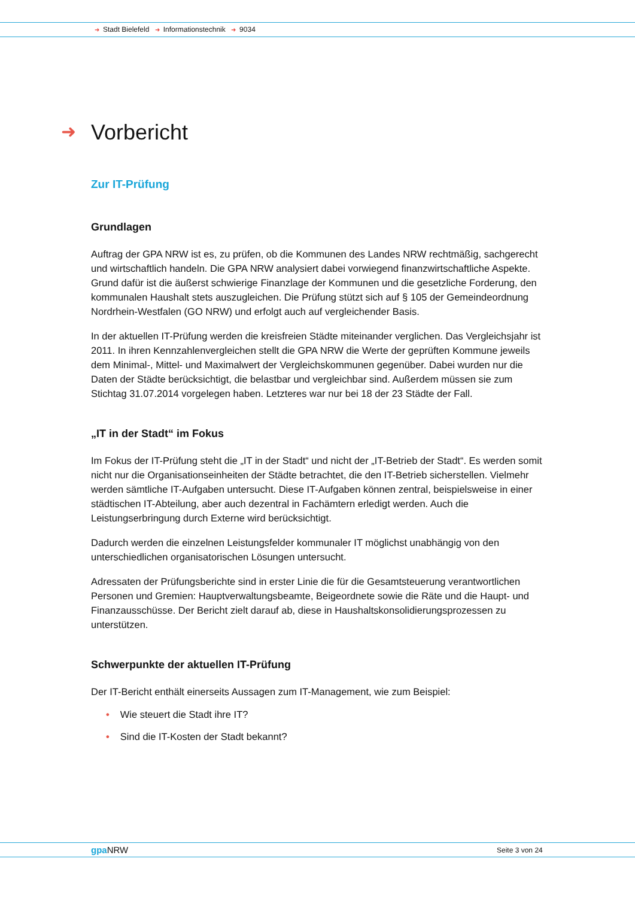➜ Stadt Bielefeld ➜ Informationstechnik ➜ 9034
➜ Vorbericht
Zur IT-Prüfung
Grundlagen
Auftrag der GPA NRW ist es, zu prüfen, ob die Kommunen des Landes NRW rechtmäßig, sachgerecht und wirtschaftlich handeln. Die GPA NRW analysiert dabei vorwiegend finanzwirtschaftliche Aspekte. Grund dafür ist die äußerst schwierige Finanzlage der Kommunen und die gesetzliche Forderung, den kommunalen Haushalt stets auszugleichen. Die Prüfung stützt sich auf § 105 der Gemeindeordnung Nordrhein-Westfalen (GO NRW) und erfolgt auch auf vergleichender Basis.
In der aktuellen IT-Prüfung werden die kreisfreien Städte miteinander verglichen. Das Vergleichsjahr ist 2011. In ihren Kennzahlenvergleichen stellt die GPA NRW die Werte der geprüften Kommune jeweils dem Minimal-, Mittel- und Maximalwert der Vergleichskommunen gegenüber. Dabei wurden nur die Daten der Städte berücksichtigt, die belastbar und vergleichbar sind. Außerdem müssen sie zum Stichtag 31.07.2014 vorgelegen haben. Letzteres war nur bei 18 der 23 Städte der Fall.
„IT in der Stadt“ im Fokus
Im Fokus der IT-Prüfung steht die „IT in der Stadt“ und nicht der „IT-Betrieb der Stadt“. Es werden somit nicht nur die Organisationseinheiten der Städte betrachtet, die den IT-Betrieb sicherstellen. Vielmehr werden sämtliche IT-Aufgaben untersucht. Diese IT-Aufgaben können zentral, beispielsweise in einer städtischen IT-Abteilung, aber auch dezentral in Fachämtern erledigt werden. Auch die Leistungserbringung durch Externe wird berücksichtigt.
Dadurch werden die einzelnen Leistungsfelder kommunaler IT möglichst unabhängig von den unterschiedlichen organisatorischen Lösungen untersucht.
Adressaten der Prüfungsberichte sind in erster Linie die für die Gesamtsteuerung verantwortlichen Personen und Gremien: Hauptverwaltungsbeamte, Beigeordnete sowie die Räte und die Haupt- und Finanzausschüsse. Der Bericht zielt darauf ab, diese in Haushaltskonsolidierungsprozessen zu unterstützen.
Schwerpunkte der aktuellen IT-Prüfung
Der IT-Bericht enthält einerseits Aussagen zum IT-Management, wie zum Beispiel:
• Wie steuert die Stadt ihre IT?
• Sind die IT-Kosten der Stadt bekannt?
gpa NRW Seite 3 von 24